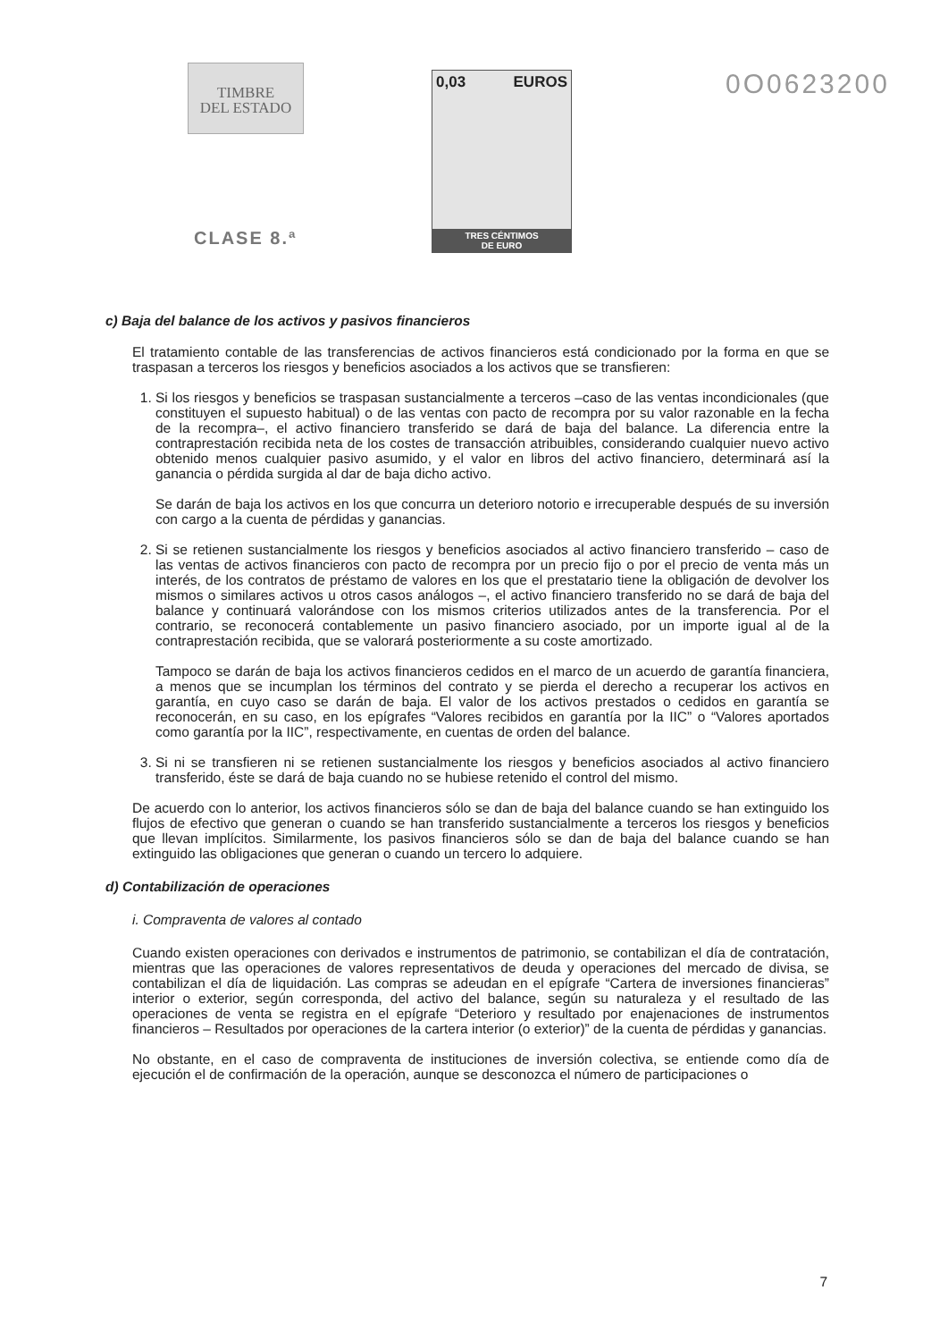TIMBRE
DEL ESTADO
CLASE 8.ª
0,03 EUROS
TRES CÉNTIMOS
DE EURO
0O0623200
c) Baja del balance de los activos y pasivos financieros
El tratamiento contable de las transferencias de activos financieros está condicionado por la forma en que se traspasan a terceros los riesgos y beneficios asociados a los activos que se transfieren:
1. Si los riesgos y beneficios se traspasan sustancialmente a terceros –caso de las ventas incondicionales (que constituyen el supuesto habitual) o de las ventas con pacto de recompra por su valor razonable en la fecha de la recompra–, el activo financiero transferido se dará de baja del balance. La diferencia entre la contraprestación recibida neta de los costes de transacción atribuibles, considerando cualquier nuevo activo obtenido menos cualquier pasivo asumido, y el valor en libros del activo financiero, determinará así la ganancia o pérdida surgida al dar de baja dicho activo.
Se darán de baja los activos en los que concurra un deterioro notorio e irrecuperable después de su inversión con cargo a la cuenta de pérdidas y ganancias.
2. Si se retienen sustancialmente los riesgos y beneficios asociados al activo financiero transferido – caso de las ventas de activos financieros con pacto de recompra por un precio fijo o por el precio de venta más un interés, de los contratos de préstamo de valores en los que el prestatario tiene la obligación de devolver los mismos o similares activos u otros casos análogos –, el activo financiero transferido no se dará de baja del balance y continuará valorándose con los mismos criterios utilizados antes de la transferencia. Por el contrario, se reconocerá contablemente un pasivo financiero asociado, por un importe igual al de la contraprestación recibida, que se valorará posteriormente a su coste amortizado.
Tampoco se darán de baja los activos financieros cedidos en el marco de un acuerdo de garantía financiera, a menos que se incumplan los términos del contrato y se pierda el derecho a recuperar los activos en garantía, en cuyo caso se darán de baja. El valor de los activos prestados o cedidos en garantía se reconocerán, en su caso, en los epígrafes “Valores recibidos en garantía por la IIC” o “Valores aportados como garantía por la IIC”, respectivamente, en cuentas de orden del balance.
3. Si ni se transfieren ni se retienen sustancialmente los riesgos y beneficios asociados al activo financiero transferido, éste se dará de baja cuando no se hubiese retenido el control del mismo.
De acuerdo con lo anterior, los activos financieros sólo se dan de baja del balance cuando se han extinguido los flujos de efectivo que generan o cuando se han transferido sustancialmente a terceros los riesgos y beneficios que llevan implícitos. Similarmente, los pasivos financieros sólo se dan de baja del balance cuando se han extinguido las obligaciones que generan o cuando un tercero lo adquiere.
d) Contabilización de operaciones
i. Compraventa de valores al contado
Cuando existen operaciones con derivados e instrumentos de patrimonio, se contabilizan el día de contratación, mientras que las operaciones de valores representativos de deuda y operaciones del mercado de divisa, se contabilizan el día de liquidación. Las compras se adeudan en el epígrafe “Cartera de inversiones financieras” interior o exterior, según corresponda, del activo del balance, según su naturaleza y el resultado de las operaciones de venta se registra en el epígrafe “Deterioro y resultado por enajenaciones de instrumentos financieros – Resultados por operaciones de la cartera interior (o exterior)” de la cuenta de pérdidas y ganancias.
No obstante, en el caso de compraventa de instituciones de inversión colectiva, se entiende como día de ejecución el de confirmación de la operación, aunque se desconozca el número de participaciones o
7